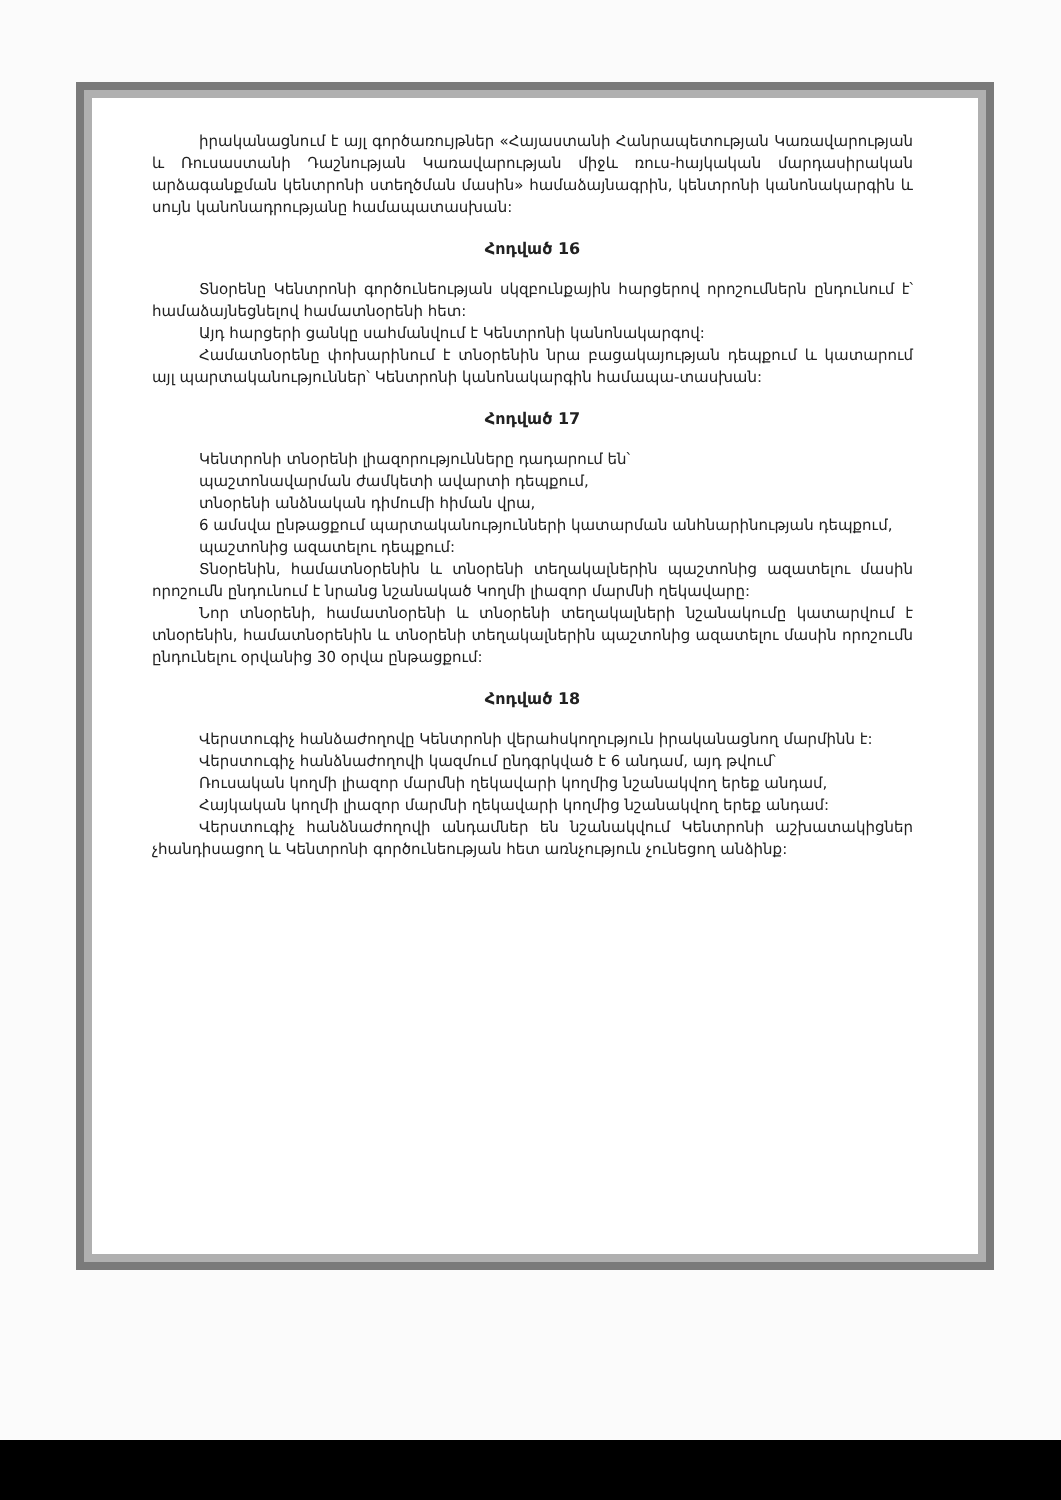իրականացնում է այլ գործառույթներ «Հայաստանի Հանրապետության Կառավարության և Ռուսաստանի Դաշնության Կառավարության միջև ռուս-հայկական մարդասիրական արձագանքման կենտրոնի ստեղծման մասին» համաձայնագրին, կենտրոնի կանոնակարգին և սույն կանոնադրությանը համապատասխան:
Հոդված 16
Տնօրենը Կենտրոնի գործունեության սկզբունքային հարցերով որոշումներն ընդունում է՝ համաձայնեցնելով համատնօրենի հետ:
Այդ հարցերի ցանկը սահմանվում է Կենտրոնի կանոնակարգով:
Համատնօրենը փոխարինում է տնօրենին նրա բացակայության դեպքում և կատարում այլ պարտականություններ՝ Կենտրոնի կանոնակարգին համապա-տասխան:
Հոդված 17
Կենտրոնի տնօրենի լիազորությունները դադարում են՝
պաշտոնավարման ժամկետի ավարտի դեպքում,
տնօրենի անձնական դիմումի հիման վրա,
6 ամսվա ընթացքում պարտականությունների կատարման անհնարինության դեպքում,
պաշտոնից ազատելու դեպքում:
Տնօրենին, համատնօրենին և տնօրենի տեղակալներին պաշտոնից ազատելու մասին որոշումն ընդունում է նրանց նշանակած Կողմի լիազոր մարմնի ղեկավարը:
Նոր տնօրենի, համատնօրենի և տնօրենի տեղակալների նշանակումը կատարվում է տնօրենին, համատնօրենին և տնօրենի տեղակալներին պաշտոնից ազատելու մասին որոշումն ընդունելու օրվանից 30 օրվա ընթացքում:
Հոդված 18
Վերստուգիչ հանձաժողովը Կենտրոնի վերահսկողություն իրականացնող մարմինն է:
Վերստուգիչ հանձնաժողովի կազմում ընդգրկված է 6 անդամ, այդ թվում՝
Ռուսական կողմի լիազոր մարմնի ղեկավարի կողմից նշանակվող երեք անդամ,
Հայկական կողմի լիազոր մարմնի ղեկավարի կողմից նշանակվող երեք անդամ:
Վերստուգիչ հանձնաժողովի անդամներ են նշանակվում Կենտրոնի աշխատակիցներ չհանդիսացող և Կենտրոնի գործունեության հետ առնչություն չունեցող անձինք: